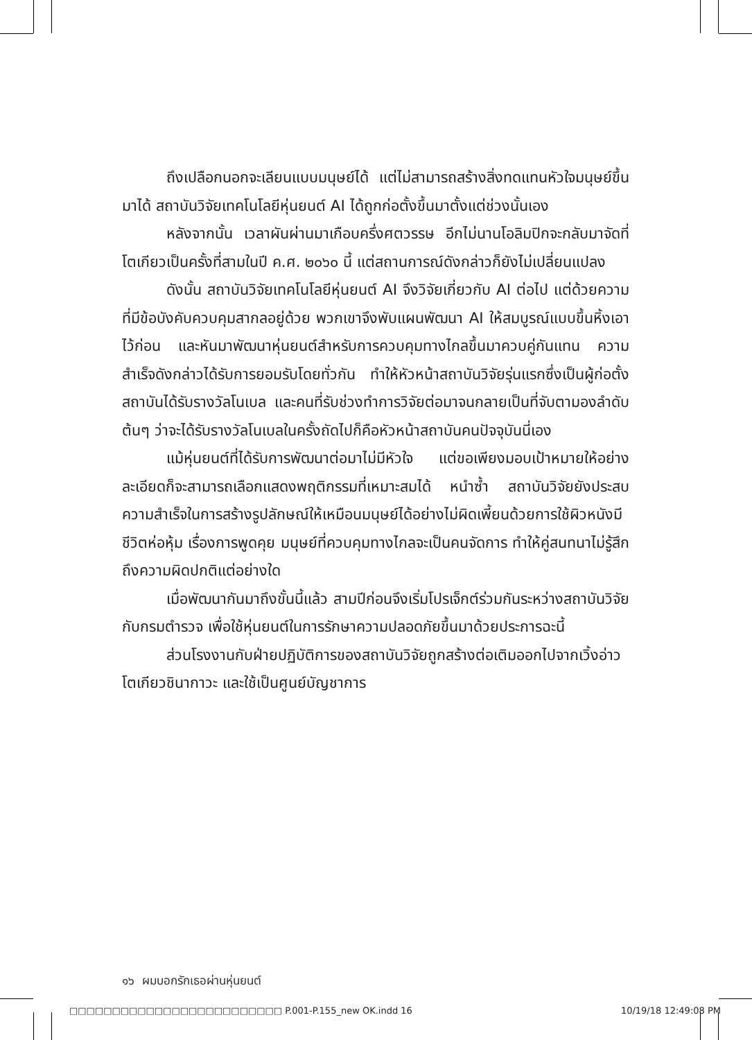ถึงเปลือกนอกจะเลียนแบบมนุษย์ได้ แต่ไม่สามารถสร้างสิ่งทดแทนหัวใจมนุษย์ขึ้นมาได้ สถาบันวิจัยเทคโนโลยีหุ่นยนต์ AI ได้ถูกก่อตั้งขึ้นมาตั้งแต่ช่วงนั้นเอง
หลังจากนั้น เวลาผันผ่านมาเกือบครึ่งศตวรรษ อีกไม่นานโอลิมปิกจะกลับมาจัดที่โตเกียวเป็นครั้งที่สามในปี ค.ศ. ๒๐๖๐ นี้ แต่สถานการณ์ดังกล่าวก็ยังไม่เปลี่ยนแปลง
ดังนั้น สถาบันวิจัยเทคโนโลยีหุ่นยนต์ AI จึงวิจัยเกี่ยวกับ AI ต่อไป แต่ด้วยความที่มีข้อบังคับควบคุมสากลอยู่ด้วย พวกเขาจึงพับแผนพัฒนา AI ให้สมบูรณ์แบบขึ้นหิ้งเอาไว้ก่อน และหันมาพัฒนาหุ่นยนต์สำหรับการควบคุมทางไกลขึ้นมาควบคู่กันแทน ความสำเร็จดังกล่าวได้รับการยอมรับโดยทั่วกัน ทำให้หัวหน้าสถาบันวิจัยรุ่นแรกซึ่งเป็นผู้ก่อตั้งสถาบันได้รับรางวัลโนเบล และคนที่รับช่วงทำการวิจัยต่อมาจนกลายเป็นที่จับตามองลำดับต้นๆ ว่าจะได้รับรางวัลโนเบลในครั้งถัดไปก็คือหัวหน้าสถาบันคนปัจจุบันนี่เอง
แม้หุ่นยนต์ที่ได้รับการพัฒนาต่อมาไม่มีหัวใจ แต่ขอเพียงมอบเป้าหมายให้อย่างละเอียดก็จะสามารถเลือกแสดงพฤติกรรมที่เหมาะสมได้ หนำซ้ำ สถาบันวิจัยยังประสบความสำเร็จในการสร้างรูปลักษณ์ให้เหมือนมนุษย์ได้อย่างไม่ผิดเพี้ยนด้วยการใช้ผิวหนังมีชีวิตห่อหุ้ม เรื่องการพูดคุย มนุษย์ที่ควบคุมทางไกลจะเป็นคนจัดการ ทำให้คู่สนทนาไม่รู้สึกถึงความผิดปกติแต่อย่างใด
เมื่อพัฒนากันมาถึงขั้นนี้แล้ว สามปีก่อนจึงเริ่มโปรเจ็กต์ร่วมกันระหว่างสถาบันวิจัยกับกรมตำรวจ เพื่อใช้หุ่นยนต์ในการรักษาความปลอดภัยขึ้นมาด้วยประการฉะนี้
ส่วนโรงงานกับฝ่ายปฏิบัติการของสถาบันวิจัยถูกสร้างต่อเติมออกไปจากเวิ้งอ่าวโตเกียวชินากาวะ และใช้เป็นศูนย์บัญชาการ
๑๖ ผมบอกรักเธอผ่านหุ่นยนต์
□□□□□□□□□□□□□□□□□□□□□□□□□ P.001-P.155_new OK.indd 16 10/19/18 12:49:08 PM